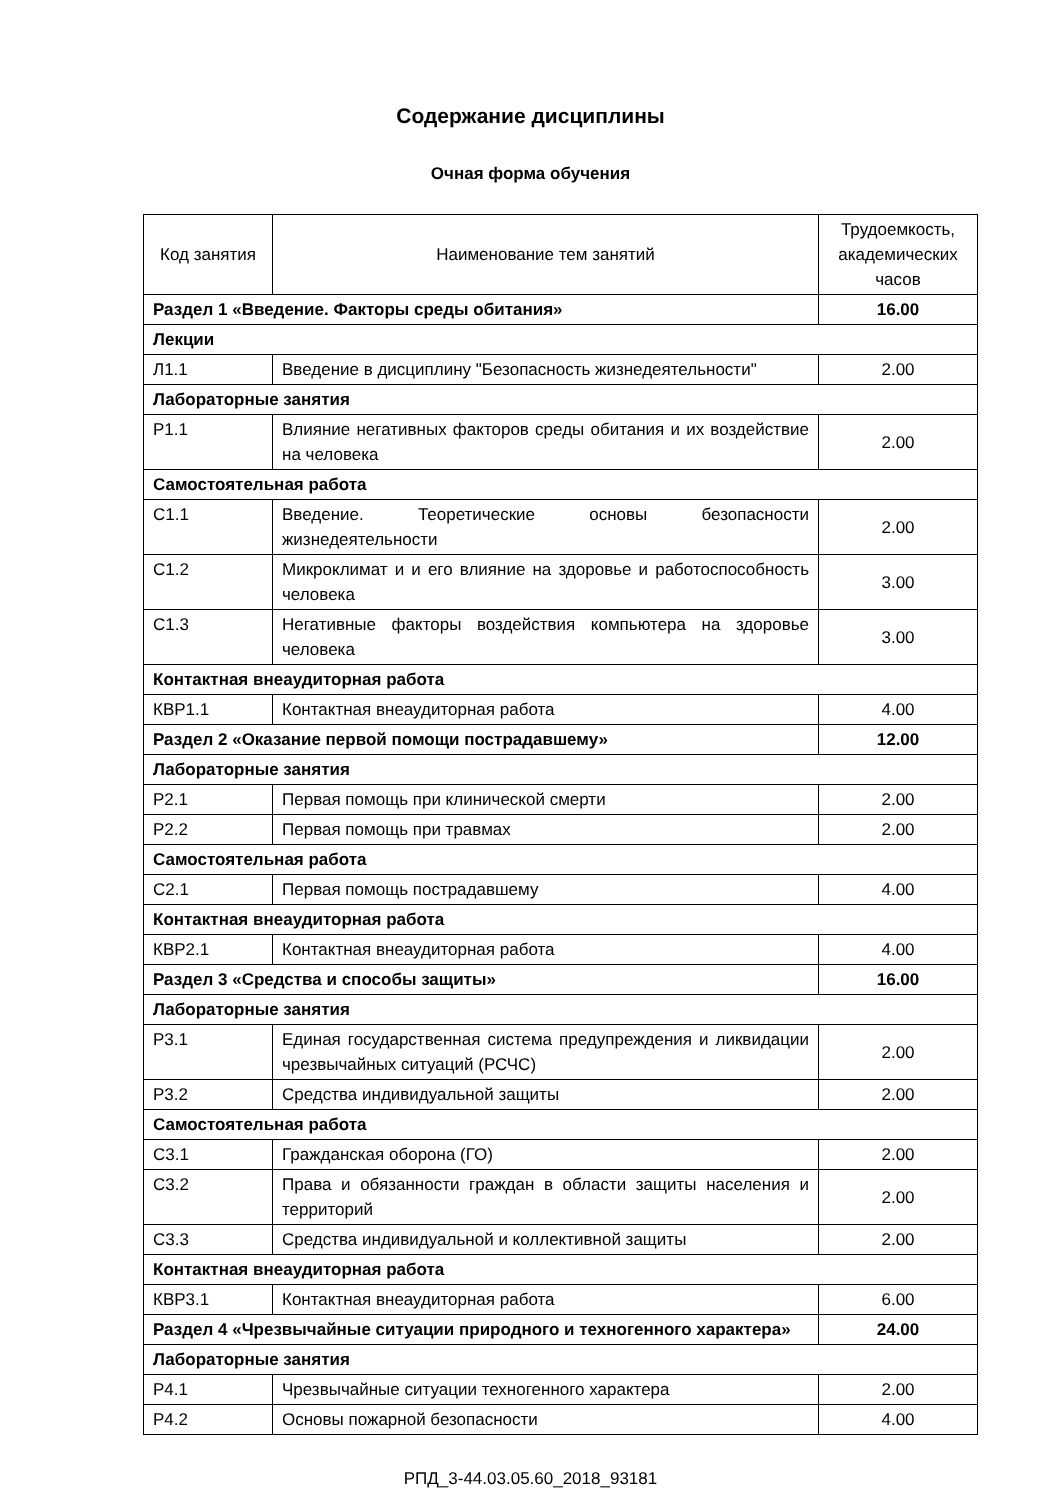Содержание дисциплины
Очная форма обучения
| Код занятия | Наименование тем занятий | Трудоемкость, академических часов |
| --- | --- | --- |
| Раздел 1 «Введение. Факторы среды обитания» | | 16.00 |
| Лекции | | |
| Л1.1 | Введение в дисциплину "Безопасность жизнедеятельности" | 2.00 |
| Лабораторные занятия | | |
| Р1.1 | Влияние негативных факторов среды обитания и их воздействие на человека | 2.00 |
| Самостоятельная работа | | |
| С1.1 | Введение. Теоретические основы безопасности жизнедеятельности | 2.00 |
| С1.2 | Микроклимат и и его влияние на здоровье и работоспособность человека | 3.00 |
| С1.3 | Негативные факторы воздействия компьютера на здоровье человека | 3.00 |
| Контактная внеаудиторная работа | | |
| КВР1.1 | Контактная внеаудиторная работа | 4.00 |
| Раздел 2 «Оказание первой помощи пострадавшему» | | 12.00 |
| Лабораторные занятия | | |
| Р2.1 | Первая помощь при клинической смерти | 2.00 |
| Р2.2 | Первая помощь при травмах | 2.00 |
| Самостоятельная работа | | |
| С2.1 | Первая помощь пострадавшему | 4.00 |
| Контактная внеаудиторная работа | | |
| КВР2.1 | Контактная внеаудиторная работа | 4.00 |
| Раздел 3 «Средства и способы защиты» | | 16.00 |
| Лабораторные занятия | | |
| Р3.1 | Единая государственная система предупреждения и ликвидации чрезвычайных ситуаций (РСЧС) | 2.00 |
| Р3.2 | Средства индивидуальной защиты | 2.00 |
| Самостоятельная работа | | |
| С3.1 | Гражданская оборона (ГО) | 2.00 |
| С3.2 | Права и обязанности граждан в области защиты населения и территорий | 2.00 |
| С3.3 | Средства индивидуальной и коллективной защиты | 2.00 |
| Контактная внеаудиторная работа | | |
| КВР3.1 | Контактная внеаудиторная работа | 6.00 |
| Раздел 4 «Чрезвычайные ситуации природного и техногенного характера» | | 24.00 |
| Лабораторные занятия | | |
| Р4.1 | Чрезвычайные ситуации техногенного характера | 2.00 |
| Р4.2 | Основы пожарной безопасности | 4.00 |
РПД_3-44.03.05.60_2018_93181